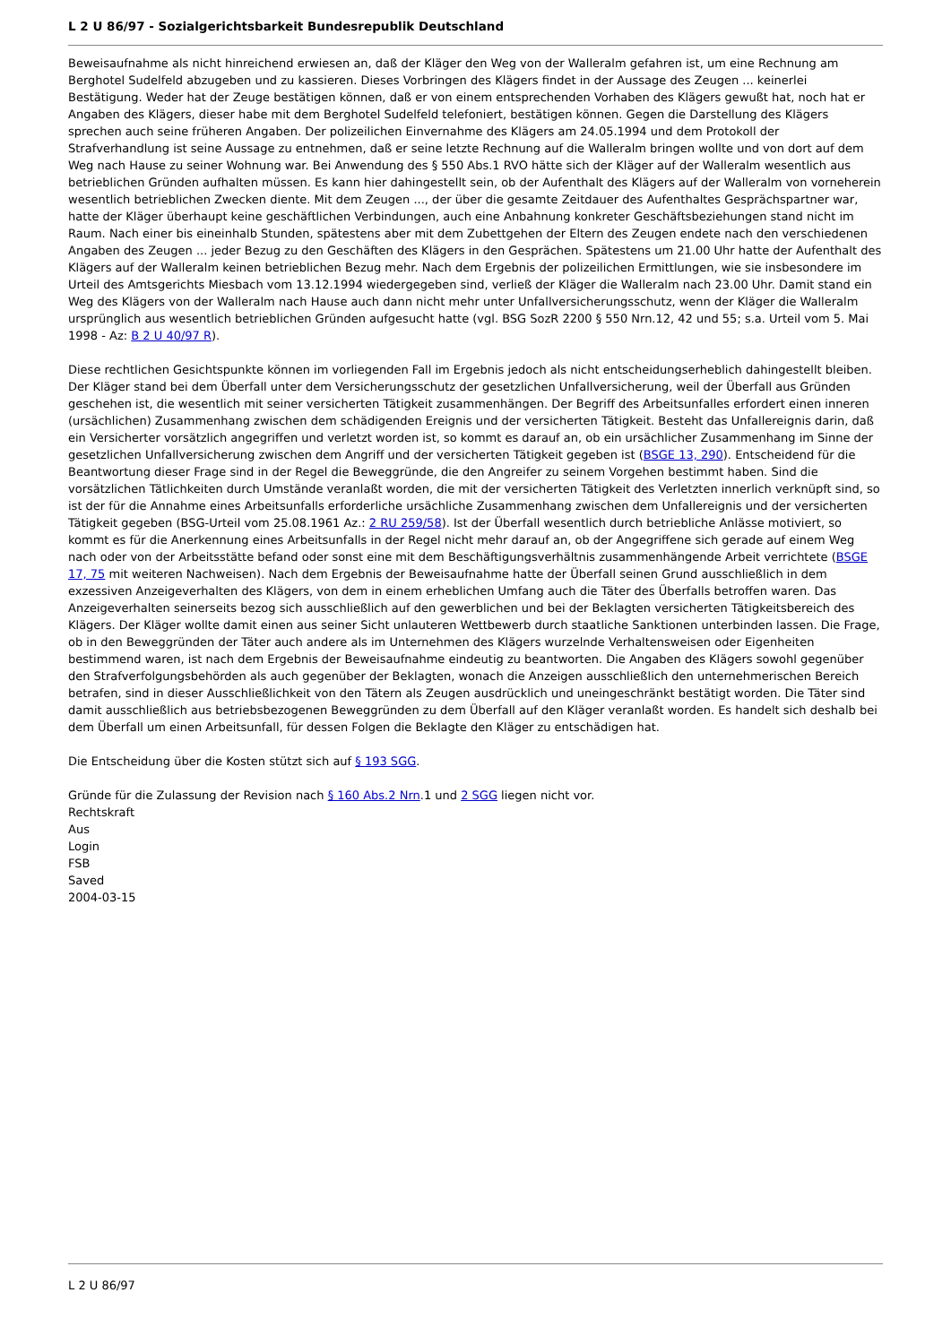L 2 U 86/97 - Sozialgerichtsbarkeit Bundesrepublik Deutschland
Beweisaufnahme als nicht hinreichend erwiesen an, daß der Kläger den Weg von der Walleralm gefahren ist, um eine Rechnung am Berghotel Sudelfeld abzugeben und zu kassieren. Dieses Vorbringen des Klägers findet in der Aussage des Zeugen ... keinerlei Bestätigung. Weder hat der Zeuge bestätigen können, daß er von einem entsprechenden Vorhaben des Klägers gewußt hat, noch hat er Angaben des Klägers, dieser habe mit dem Berghotel Sudelfeld telefoniert, bestätigen können. Gegen die Darstellung des Klägers sprechen auch seine früheren Angaben. Der polizeilichen Einvernahme des Klägers am 24.05.1994 und dem Protokoll der Strafverhandlung ist seine Aussage zu entnehmen, daß er seine letzte Rechnung auf die Walleralm bringen wollte und von dort auf dem Weg nach Hause zu seiner Wohnung war. Bei Anwendung des § 550 Abs.1 RVO hätte sich der Kläger auf der Walleralm wesentlich aus betrieblichen Gründen aufhalten müssen. Es kann hier dahingestellt sein, ob der Aufenthalt des Klägers auf der Walleralm von vorneherein wesentlich betrieblichen Zwecken diente. Mit dem Zeugen ..., der über die gesamte Zeitdauer des Aufenthaltes Gesprächspartner war, hatte der Kläger überhaupt keine geschäftlichen Verbindungen, auch eine Anbahnung konkreter Geschäftsbeziehungen stand nicht im Raum. Nach einer bis eineinhalb Stunden, spätestens aber mit dem Zubettgehen der Eltern des Zeugen endete nach den verschiedenen Angaben des Zeugen ... jeder Bezug zu den Geschäften des Klägers in den Gesprächen. Spätestens um 21.00 Uhr hatte der Aufenthalt des Klägers auf der Walleralm keinen betrieblichen Bezug mehr. Nach dem Ergebnis der polizeilichen Ermittlungen, wie sie insbesondere im Urteil des Amtsgerichts Miesbach vom 13.12.1994 wiedergegeben sind, verließ der Kläger die Walleralm nach 23.00 Uhr. Damit stand ein Weg des Klägers von der Walleralm nach Hause auch dann nicht mehr unter Unfallversicherungsschutz, wenn der Kläger die Walleralm ursprünglich aus wesentlich betrieblichen Gründen aufgesucht hatte (vgl. BSG SozR 2200 § 550 Nrn.12, 42 und 55; s.a. Urteil vom 5. Mai 1998 - Az: B 2 U 40/97 R).
Diese rechtlichen Gesichtspunkte können im vorliegenden Fall im Ergebnis jedoch als nicht entscheidungserheblich dahingestellt bleiben. Der Kläger stand bei dem Überfall unter dem Versicherungsschutz der gesetzlichen Unfallversicherung, weil der Überfall aus Gründen geschehen ist, die wesentlich mit seiner versicherten Tätigkeit zusammenhängen. Der Begriff des Arbeitsunfalles erfordert einen inneren (ursächlichen) Zusammenhang zwischen dem schädigenden Ereignis und der versicherten Tätigkeit. Besteht das Unfallereignis darin, daß ein Versicherter vorsätzlich angegriffen und verletzt worden ist, so kommt es darauf an, ob ein ursächlicher Zusammenhang im Sinne der gesetzlichen Unfallversicherung zwischen dem Angriff und der versicherten Tätigkeit gegeben ist (BSGE 13, 290). Entscheidend für die Beantwortung dieser Frage sind in der Regel die Beweggründe, die den Angreifer zu seinem Vorgehen bestimmt haben. Sind die vorsätzlichen Tätlichkeiten durch Umstände veranlaßt worden, die mit der versicherten Tätigkeit des Verletzten innerlich verknüpft sind, so ist der für die Annahme eines Arbeitsunfalls erforderliche ursächliche Zusammenhang zwischen dem Unfallereignis und der versicherten Tätigkeit gegeben (BSG-Urteil vom 25.08.1961 Az.: 2 RU 259/58). Ist der Überfall wesentlich durch betriebliche Anlässe motiviert, so kommt es für die Anerkennung eines Arbeitsunfalls in der Regel nicht mehr darauf an, ob der Angegriffene sich gerade auf einem Weg nach oder von der Arbeitsstätte befand oder sonst eine mit dem Beschäftigungsverhältnis zusammenhängende Arbeit verrichtete (BSGE 17, 75 mit weiteren Nachweisen). Nach dem Ergebnis der Beweisaufnahme hatte der Überfall seinen Grund ausschließlich in dem exzessiven Anzeigeverhalten des Klägers, von dem in einem erheblichen Umfang auch die Täter des Überfalls betroffen waren. Das Anzeigeverhalten seinerseits bezog sich ausschließlich auf den gewerblichen und bei der Beklagten versicherten Tätigkeitsbereich des Klägers. Der Kläger wollte damit einen aus seiner Sicht unlauteren Wettbewerb durch staatliche Sanktionen unterbinden lassen. Die Frage, ob in den Beweggründen der Täter auch andere als im Unternehmen des Klägers wurzelnde Verhaltensweisen oder Eigenheiten bestimmend waren, ist nach dem Ergebnis der Beweisaufnahme eindeutig zu beantworten. Die Angaben des Klägers sowohl gegenüber den Strafverfolgungsbehörden als auch gegenüber der Beklagten, wonach die Anzeigen ausschließlich den unternehmerischen Bereich betrafen, sind in dieser Ausschließlichkeit von den Tätern als Zeugen ausdrücklich und uneingeschränkt bestätigt worden. Die Täter sind damit ausschließlich aus betriebsbezogenen Beweggründen zu dem Überfall auf den Kläger veranlaßt worden. Es handelt sich deshalb bei dem Überfall um einen Arbeitsunfall, für dessen Folgen die Beklagte den Kläger zu entschädigen hat.
Die Entscheidung über die Kosten stützt sich auf § 193 SGG.
Gründe für die Zulassung der Revision nach § 160 Abs.2 Nrn.1 und 2 SGG liegen nicht vor.
Rechtskraft
Aus
Login
FSB
Saved
2004-03-15
L 2 U 86/97